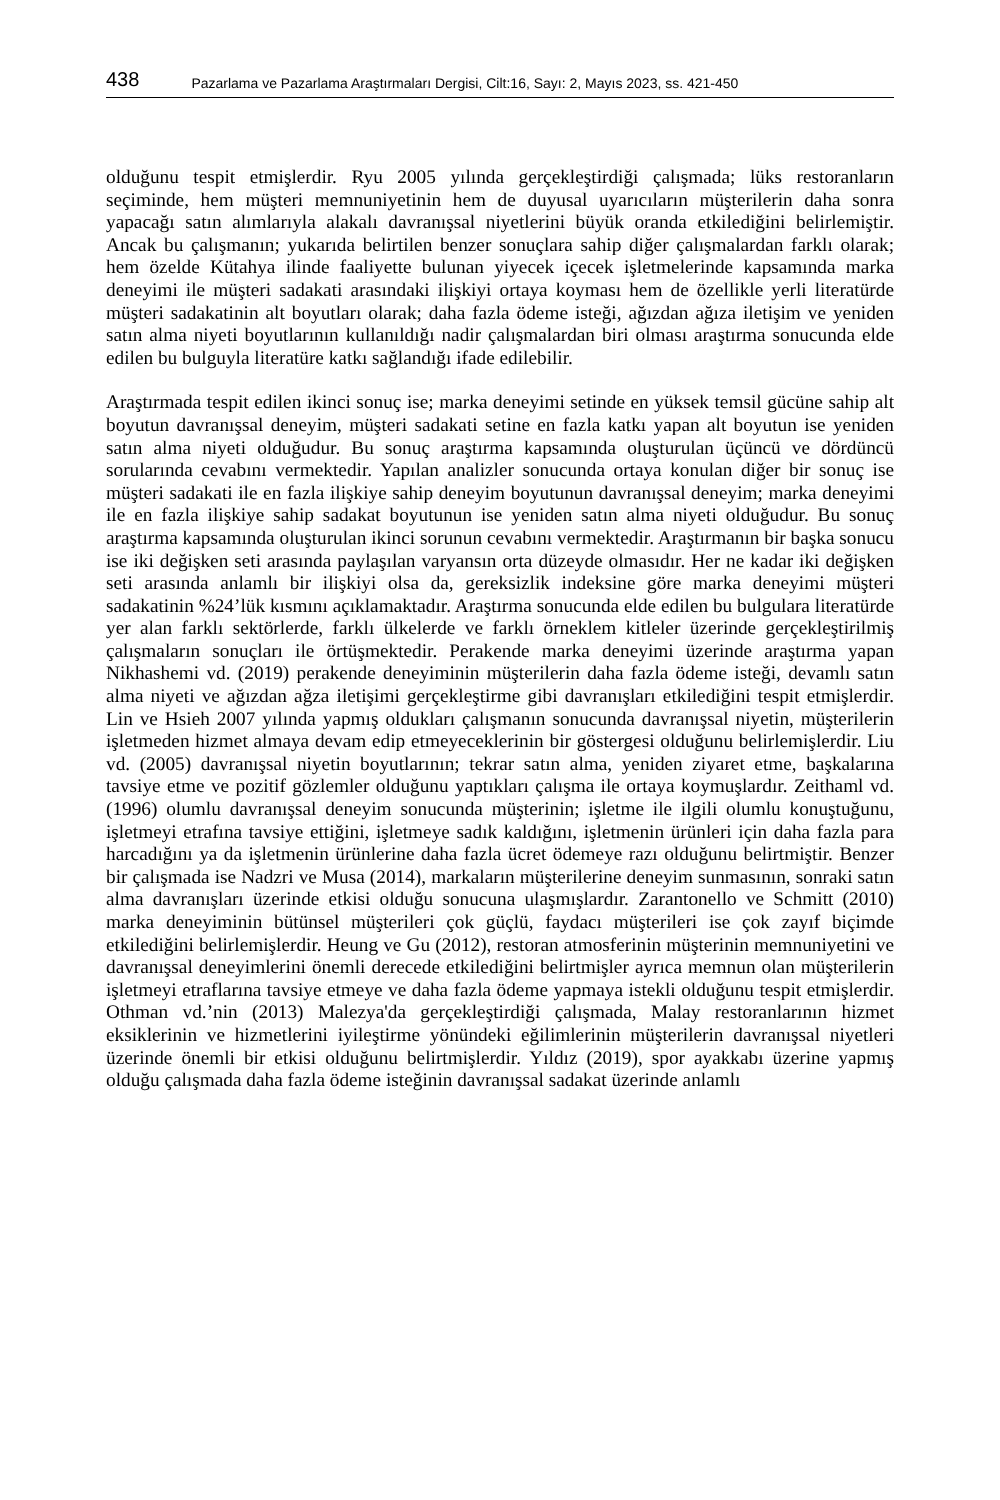438 Pazarlama ve Pazarlama Araştırmaları Dergisi, Cilt:16, Sayı: 2, Mayıs 2023, ss. 421-450
olduğunu tespit etmişlerdir. Ryu 2005 yılında gerçekleştirdiği çalışmada; lüks restoranların seçiminde, hem müşteri memnuniyetinin hem de duyusal uyarıcıların müşterilerin daha sonra yapacağı satın alımlarıyla alakalı davranışsal niyetlerini büyük oranda etkilediğini belirlemiştir. Ancak bu çalışmanın; yukarıda belirtilen benzer sonuçlara sahip diğer çalışmalardan farklı olarak; hem özelde Kütahya ilinde faaliyette bulunan yiyecek içecek işletmelerinde kapsamında marka deneyimi ile müşteri sadakati arasındaki ilişkiyi ortaya koyması hem de özellikle yerli literatürde müşteri sadakatinin alt boyutları olarak; daha fazla ödeme isteği, ağızdan ağıza iletişim ve yeniden satın alma niyeti boyutlarının kullanıldığı nadir çalışmalardan biri olması araştırma sonucunda elde edilen bu bulguyla literatüre katkı sağlandığı ifade edilebilir.
Araştırmada tespit edilen ikinci sonuç ise; marka deneyimi setinde en yüksek temsil gücüne sahip alt boyutun davranışsal deneyim, müşteri sadakati setine en fazla katkı yapan alt boyutun ise yeniden satın alma niyeti olduğudur. Bu sonuç araştırma kapsamında oluşturulan üçüncü ve dördüncü sorularında cevabını vermektedir. Yapılan analizler sonucunda ortaya konulan diğer bir sonuç ise müşteri sadakati ile en fazla ilişkiye sahip deneyim boyutunun davranışsal deneyim; marka deneyimi ile en fazla ilişkiye sahip sadakat boyutunun ise yeniden satın alma niyeti olduğudur. Bu sonuç araştırma kapsamında oluşturulan ikinci sorunun cevabını vermektedir. Araştırmanın bir başka sonucu ise iki değişken seti arasında paylaşılan varyansın orta düzeyde olmasıdır. Her ne kadar iki değişken seti arasında anlamlı bir ilişkiyi olsa da, gereksizlik indeksine göre marka deneyimi müşteri sadakatinin %24’lük kısmını açıklamaktadır. Araştırma sonucunda elde edilen bu bulgulara literatürde yer alan farklı sektörlerde, farklı ülkelerde ve farklı örneklem kitleler üzerinde gerçekleştirilmiş çalışmaların sonuçları ile örtüşmektedir. Perakende marka deneyimi üzerinde araştırma yapan Nikhashemi vd. (2019) perakende deneyiminin müşterilerin daha fazla ödeme isteği, devamlı satın alma niyeti ve ağızdan ağza iletişimi gerçekleştirme gibi davranışları etkilediğini tespit etmişlerdir. Lin ve Hsieh 2007 yılında yapmış oldukları çalışmanın sonucunda davranışsal niyetin, müşterilerin işletmeden hizmet almaya devam edip etmeyeceklerinin bir göstergesi olduğunu belirlemişlerdir. Liu vd. (2005) davranışsal niyetin boyutlarının; tekrar satın alma, yeniden ziyaret etme, başkalarına tavsiye etme ve pozitif gözlemler olduğunu yaptıkları çalışma ile ortaya koymuşlardır. Zeithaml vd. (1996) olumlu davranışsal deneyim sonucunda müşterinin; işletme ile ilgili olumlu konuştuğunu, işletmeyi etrafına tavsiye ettiğini, işletmeye sadık kaldığını, işletmenin ürünleri için daha fazla para harcadığını ya da işletmenin ürünlerine daha fazla ücret ödemeye razı olduğunu belirtmiştir. Benzer bir çalışmada ise Nadzri ve Musa (2014), markaların müşterilerine deneyim sunmasının, sonraki satın alma davranışları üzerinde etkisi olduğu sonucuna ulaşmışlardır. Zarantonello ve Schmitt (2010) marka deneyiminin bütünsel müşterileri çok güçlü, faydacı müşterileri ise çok zayıf biçimde etkilediğini belirlemişlerdir. Heung ve Gu (2012), restoran atmosferinin müşterinin memnuniyetini ve davranışsal deneyimlerini önemli derecede etkilediğini belirtmişler ayrıca memnun olan müşterilerin işletmeyi etraflarına tavsiye etmeye ve daha fazla ödeme yapmaya istekli olduğunu tespit etmişlerdir. Othman vd.’nin (2013) Malezya'da gerçekleştirdiği çalışmada, Malay restoranlarının hizmet eksiklerinin ve hizmetlerini iyileştirme yönündeki eğilimlerinin müşterilerin davranışsal niyetleri üzerinde önemli bir etkisi olduğunu belirtmişlerdir. Yıldız (2019), spor ayakkabı üzerine yapmış olduğu çalışmada daha fazla ödeme isteğinin davranışsal sadakat üzerinde anlamlı